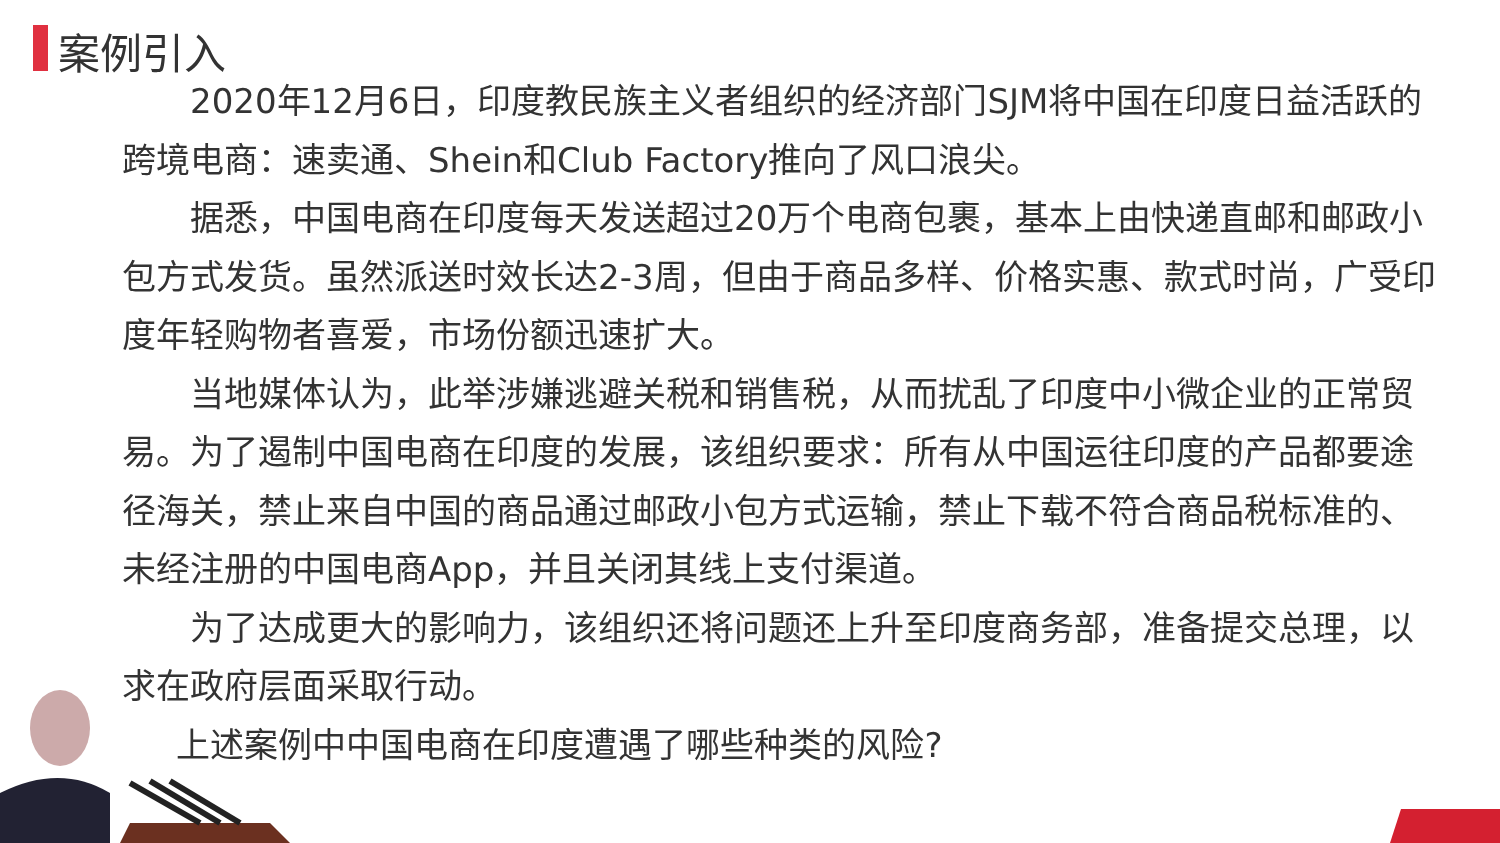案例引入
2020年12月6日，印度教民族主义者组织的经济部门SJM将中国在印度日益活跃的跨境电商：速卖通、Shein和Club Factory推向了风口浪尖。
据悉，中国电商在印度每天发送超过20万个电商包裹，基本上由快递直邮和邮政小包方式发货。虽然派送时效长达2-3周，但由于商品多样、价格实惠、款式时尚，广受印度年轻购物者喜爱，市场份额迅速扩大。
当地媒体认为，此举涉嫌逃避关税和销售税，从而扰乱了印度中小微企业的正常贸易。为了遏制中国电商在印度的发展，该组织要求：所有从中国运往印度的产品都要途径海关，禁止来自中国的商品通过邮政小包方式运输，禁止下载不符合商品税标准的、未经注册的中国电商App，并且关闭其线上支付渠道。
为了达成更大的影响力，该组织还将问题还上升至印度商务部，准备提交总理，以求在政府层面采取行动。
上述案例中中国电商在印度遭遇了哪些种类的风险?